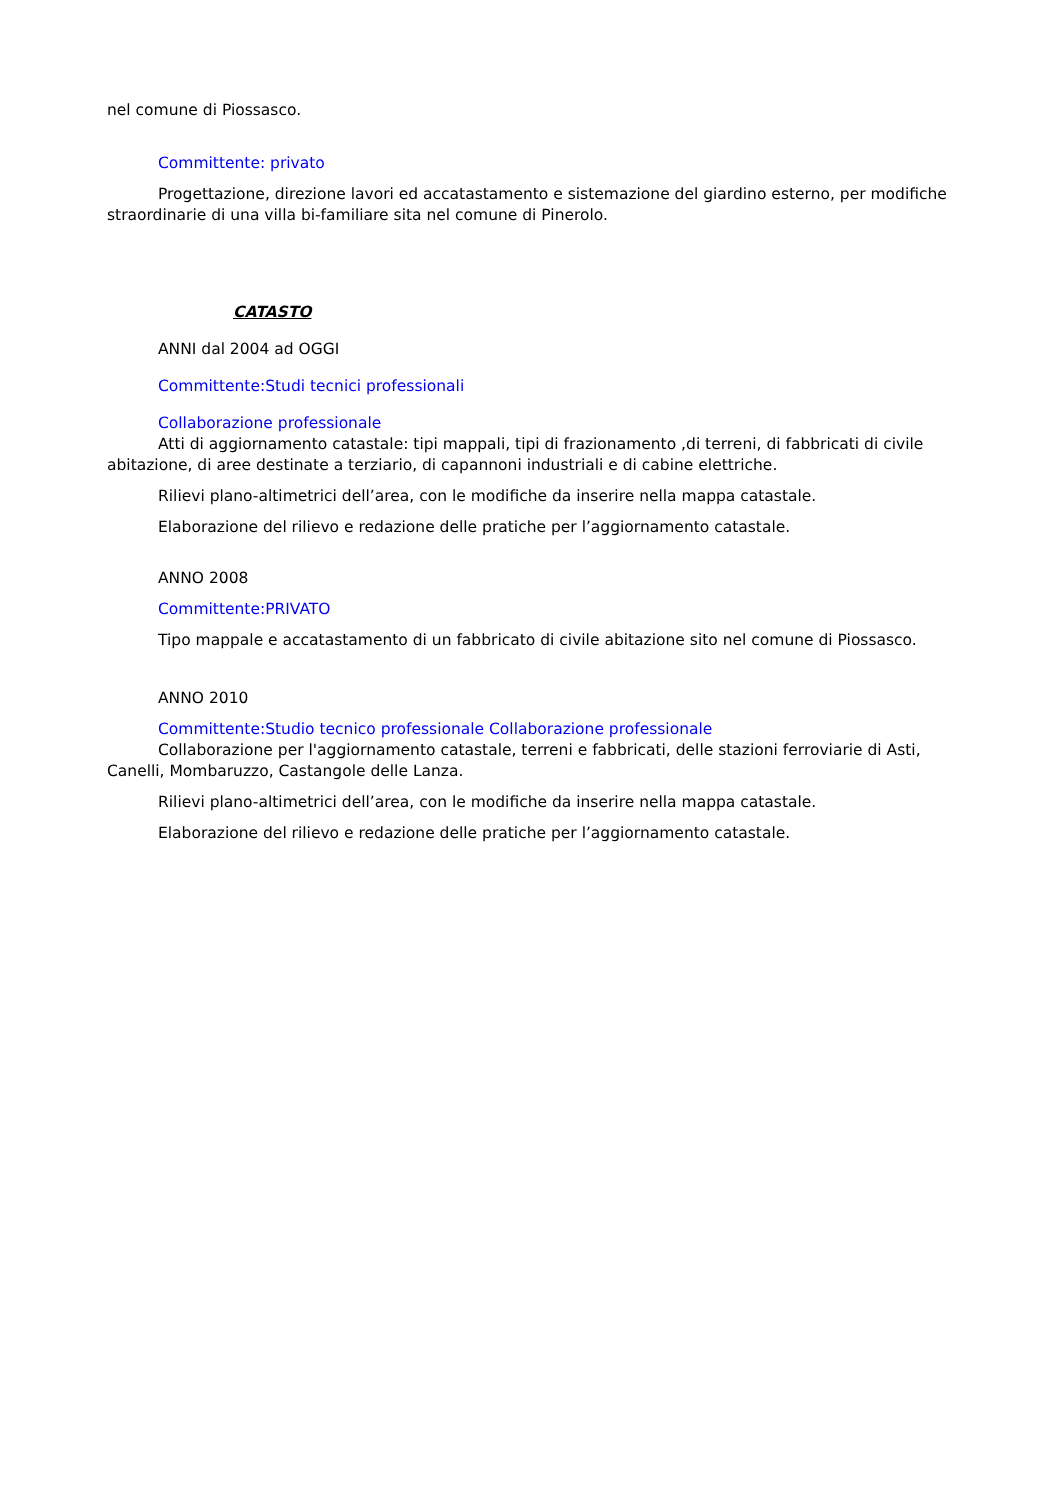nel comune di Piossasco.
Committente: privato
Progettazione, direzione lavori ed accatastamento e sistemazione del giardino esterno, per modifiche straordinarie di una villa bi-familiare sita nel comune di Pinerolo.
CATASTO
ANNI dal 2004 ad OGGI
Committente:Studi tecnici professionali
Collaborazione professionale
Atti di aggiornamento catastale: tipi mappali, tipi di frazionamento ,di terreni, di fabbricati di civile abitazione, di aree destinate a terziario, di capannoni industriali e di cabine elettriche.
Rilievi plano-altimetrici dell’area, con le modifiche da inserire nella mappa catastale.
Elaborazione del rilievo e redazione delle pratiche per l’aggiornamento catastale.
ANNO 2008
Committente:PRIVATO
Tipo mappale e accatastamento di un fabbricato di civile abitazione sito nel comune di Piossasco.
ANNO 2010
Committente:Studio tecnico professionale Collaborazione professionale
Collaborazione per l'aggiornamento catastale, terreni e fabbricati, delle stazioni ferroviarie di Asti, Canelli, Mombaruzzo, Castangole delle Lanza.
Rilievi plano-altimetrici dell’area, con le modifiche da inserire nella mappa catastale.
Elaborazione del rilievo e redazione delle pratiche per l’aggiornamento catastale.